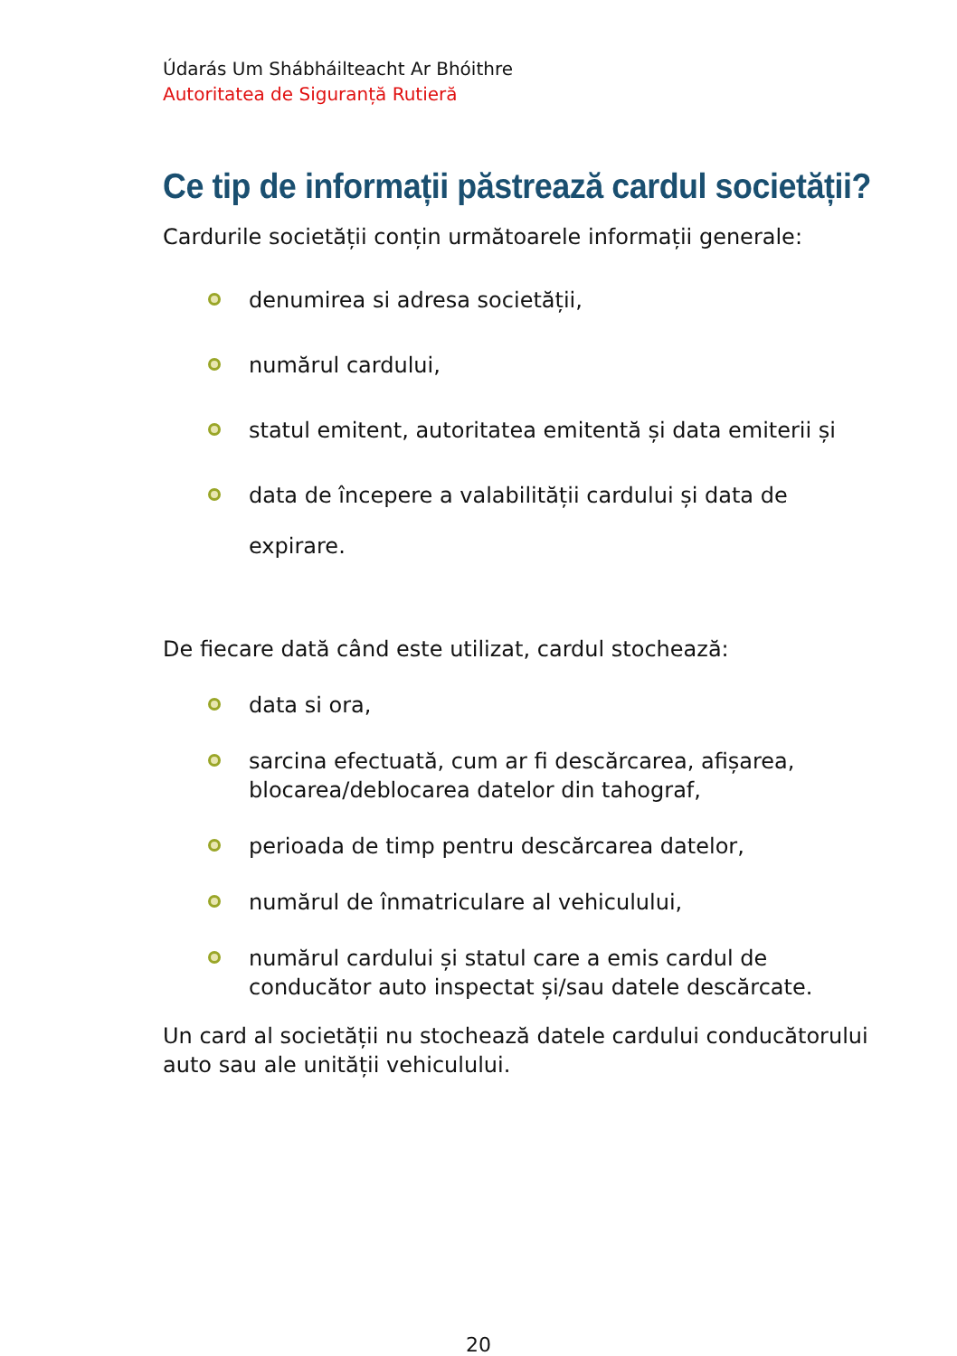Údarás Um Shábháilteacht Ar Bhóithre
Autoritatea de Siguranță Rutieră
Ce tip de informații păstrează cardul societății?
Cardurile societății conțin următoarele informații generale:
denumirea si adresa societății,
numărul cardului,
statul emitent, autoritatea emitentă și data emiterii și
data de începere a valabilității cardului și data de expirare.
De fiecare dată când este utilizat, cardul stochează:
data si ora,
sarcina efectuată, cum ar fi descărcarea, afișarea, blocarea/deblocarea datelor din tahograf,
perioada de timp pentru descărcarea datelor,
numărul de înmatriculare al vehiculului,
numărul cardului și statul care a emis cardul de conducător auto inspectat și/sau datele descărcate.
Un card al societății nu stochează datele cardului conducătorului auto sau ale unității vehiculului.
20